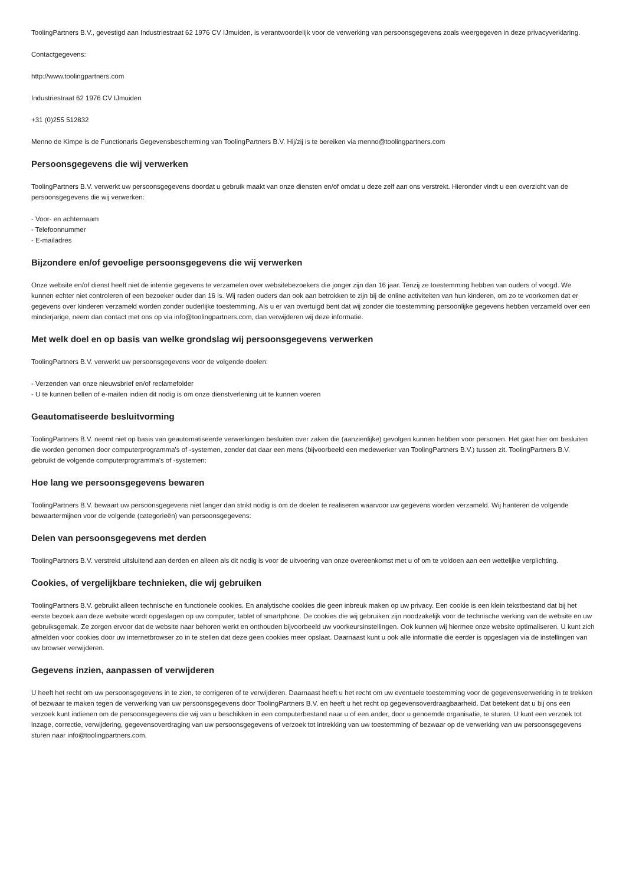ToolingPartners B.V., gevestigd aan Industriestraat 62 1976 CV IJmuiden, is verantwoordelijk voor de verwerking van persoonsgegevens zoals weergegeven in deze privacyverklaring.
Contactgegevens:
http://www.toolingpartners.com
Industriestraat 62 1976 CV IJmuiden
+31 (0)255 512832
Menno de Kimpe is de Functionaris Gegevensbescherming van ToolingPartners B.V. Hij/zij is te bereiken via menno@toolingpartners.com
Persoonsgegevens die wij verwerken
ToolingPartners B.V. verwerkt uw persoonsgegevens doordat u gebruik maakt van onze diensten en/of omdat u deze zelf aan ons verstrekt. Hieronder vindt u een overzicht van de persoonsgegevens die wij verwerken:
- Voor- en achternaam
- Telefoonnummer
- E-mailadres
Bijzondere en/of gevoelige persoonsgegevens die wij verwerken
Onze website en/of dienst heeft niet de intentie gegevens te verzamelen over websitebezoekers die jonger zijn dan 16 jaar. Tenzij ze toestemming hebben van ouders of voogd. We kunnen echter niet controleren of een bezoeker ouder dan 16 is. Wij raden ouders dan ook aan betrokken te zijn bij de online activiteiten van hun kinderen, om zo te voorkomen dat er gegevens over kinderen verzameld worden zonder ouderlijke toestemming. Als u er van overtuigd bent dat wij zonder die toestemming persoonlijke gegevens hebben verzameld over een minderjarige, neem dan contact met ons op via info@toolingpartners.com, dan verwijderen wij deze informatie.
Met welk doel en op basis van welke grondslag wij persoonsgegevens verwerken
ToolingPartners B.V. verwerkt uw persoonsgegevens voor de volgende doelen:
- Verzenden van onze nieuwsbrief en/of reclamefolder
- U te kunnen bellen of e-mailen indien dit nodig is om onze dienstverlening uit te kunnen voeren
Geautomatiseerde besluitvorming
ToolingPartners B.V. neemt niet op basis van geautomatiseerde verwerkingen besluiten over zaken die (aanzienlijke) gevolgen kunnen hebben voor personen. Het gaat hier om besluiten die worden genomen door computerprogramma's of -systemen, zonder dat daar een mens (bijvoorbeeld een medewerker van ToolingPartners B.V.) tussen zit. ToolingPartners B.V. gebruikt de volgende computerprogramma's of -systemen:
Hoe lang we persoonsgegevens bewaren
ToolingPartners B.V. bewaart uw persoonsgegevens niet langer dan strikt nodig is om de doelen te realiseren waarvoor uw gegevens worden verzameld. Wij hanteren de volgende bewaartermijnen voor de volgende (categorieën) van persoonsgegevens:
Delen van persoonsgegevens met derden
ToolingPartners B.V. verstrekt uitsluitend aan derden en alleen als dit nodig is voor de uitvoering van onze overeenkomst met u of om te voldoen aan een wettelijke verplichting.
Cookies, of vergelijkbare technieken, die wij gebruiken
ToolingPartners B.V. gebruikt alleen technische en functionele cookies. En analytische cookies die geen inbreuk maken op uw privacy. Een cookie is een klein tekstbestand dat bij het eerste bezoek aan deze website wordt opgeslagen op uw computer, tablet of smartphone. De cookies die wij gebruiken zijn noodzakelijk voor de technische werking van de website en uw gebruiksgemak. Ze zorgen ervoor dat de website naar behoren werkt en onthouden bijvoorbeeld uw voorkeursinstellingen. Ook kunnen wij hiermee onze website optimaliseren. U kunt zich afmelden voor cookies door uw internetbrowser zo in te stellen dat deze geen cookies meer opslaat. Daarnaast kunt u ook alle informatie die eerder is opgeslagen via de instellingen van uw browser verwijderen.
Gegevens inzien, aanpassen of verwijderen
U heeft het recht om uw persoonsgegevens in te zien, te corrigeren of te verwijderen. Daarnaast heeft u het recht om uw eventuele toestemming voor de gegevensverwerking in te trekken of bezwaar te maken tegen de verwerking van uw persoonsgegevens door ToolingPartners B.V. en heeft u het recht op gegevensoverdraagbaarheid. Dat betekent dat u bij ons een verzoek kunt indienen om de persoonsgegevens die wij van u beschikken in een computerbestand naar u of een ander, door u genoemde organisatie, te sturen. U kunt een verzoek tot inzage, correctie, verwijdering, gegevensoverdraging van uw persoonsgegevens of verzoek tot intrekking van uw toestemming of bezwaar op de verwerking van uw persoonsgegevens sturen naar info@toolingpartners.com.